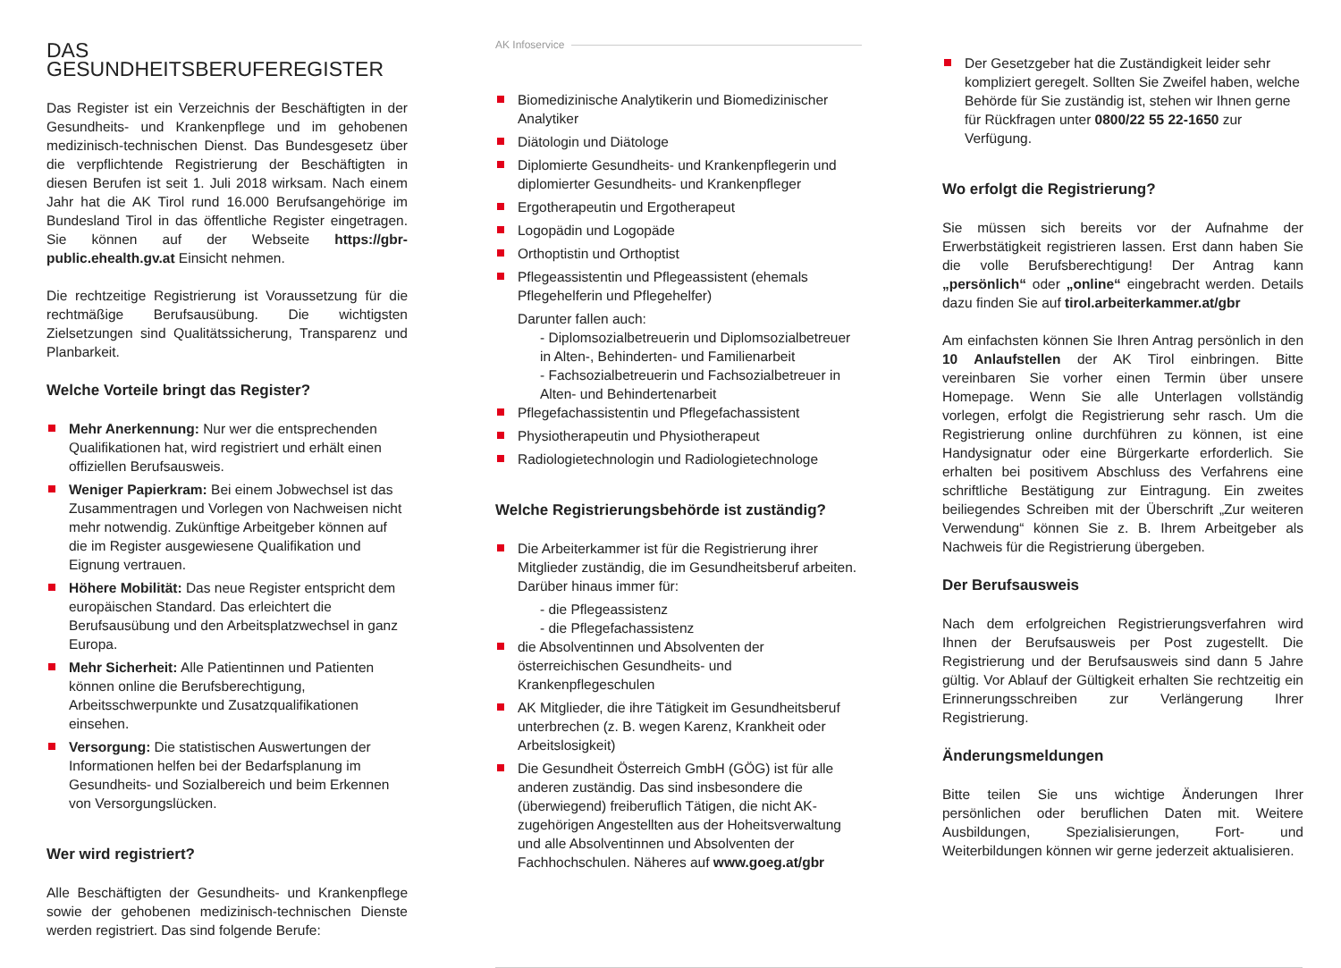DAS GESUNDHEITSBERUFEREGISTER
Das Register ist ein Verzeichnis der Beschäftigten in der Gesundheits- und Krankenpflege und im gehobenen medizinisch-technischen Dienst. Das Bundesgesetz über die verpflichtende Registrierung der Beschäftigten in diesen Berufen ist seit 1. Juli 2018 wirksam. Nach einem Jahr hat die AK Tirol rund 16.000 Berufsangehörige im Bundesland Tirol in das öffentliche Register eingetragen. Sie können auf der Webseite https://gbr-public.ehealth.gv.at Einsicht nehmen.
Die rechtzeitige Registrierung ist Voraussetzung für die rechtmäßige Berufsausübung. Die wichtigsten Zielsetzungen sind Qualitätssicherung, Transparenz und Planbarkeit.
Welche Vorteile bringt das Register?
Mehr Anerkennung: Nur wer die entsprechenden Qualifikationen hat, wird registriert und erhält einen offiziellen Berufsausweis.
Weniger Papierkram: Bei einem Jobwechsel ist das Zusammentragen und Vorlegen von Nachweisen nicht mehr notwendig. Zukünftige Arbeitgeber können auf die im Register ausgewiesene Qualifikation und Eignung vertrauen.
Höhere Mobilität: Das neue Register entspricht dem europäischen Standard. Das erleichtert die Berufsausübung und den Arbeitsplatzwechsel in ganz Europa.
Mehr Sicherheit: Alle Patientinnen und Patienten können online die Berufsberechtigung, Arbeitsschwerpunkte und Zusatzqualifikationen einsehen.
Versorgung: Die statistischen Auswertungen der Informationen helfen bei der Bedarfsplanung im Gesundheits- und Sozialbereich und beim Erkennen von Versorgungslücken.
Wer wird registriert?
Alle Beschäftigten der Gesundheits- und Krankenpflege sowie der gehobenen medizinisch-technischen Dienste werden registriert. Das sind folgende Berufe:
AK Infoservice
Biomedizinische Analytikerin und Biomedizinischer Analytiker
Diätologin und Diätologe
Diplomierte Gesundheits- und Krankenpflegerin und diplomierter Gesundheits- und Krankenpfleger
Ergotherapeutin und Ergotherapeut
Logopädin und Logopäde
Orthoptistin und Orthoptist
Pflegeassistentin und Pflegeassistent (ehemals Pflegehelferin und Pflegehelfer)
Darunter fallen auch:
- Diplomsozialbetreuerin und Diplomsozialbetreuer in Alten-, Behinderten- und Familienarbeit
- Fachsozialbetreuerin und Fachsozialbetreuer in Alten- und Behindertenarbeit
Pflegefachassistentin und Pflegefachassistent
Physiotherapeutin und Physiotherapeut
Radiologietechnologin und Radiologietechnologe
Welche Registrierungsbehörde ist zuständig?
Die Arbeiterkammer ist für die Registrierung ihrer Mitglieder zuständig, die im Gesundheitsberuf arbeiten. Darüber hinaus immer für:
- die Pflegeassistenz
- die Pflegefachassistenz
die Absolventinnen und Absolventen der österreichischen Gesundheits- und Krankenpflegeschulen
AK Mitglieder, die ihre Tätigkeit im Gesundheitsberuf unterbrechen (z. B. wegen Karenz, Krankheit oder Arbeitslosigkeit)
Die Gesundheit Österreich GmbH (GÖG) ist für alle anderen zuständig. Das sind insbesondere die (überwiegend) freiberuflich Tätigen, die nicht AK-zugehörigen Angestellten aus der Hoheitsverwaltung und alle Absolventinnen und Absolventen der Fachhochschulen. Näheres auf www.goeg.at/gbr
Der Gesetzgeber hat die Zuständigkeit leider sehr kompliziert geregelt. Sollten Sie Zweifel haben, welche Behörde für Sie zuständig ist, stehen wir Ihnen gerne für Rückfragen unter 0800/22 55 22-1650 zur Verfügung.
Wo erfolgt die Registrierung?
Sie müssen sich bereits vor der Aufnahme der Erwerbstätigkeit registrieren lassen. Erst dann haben Sie die volle Berufsberechtigung! Der Antrag kann „persönlich“ oder „online“ eingebracht werden. Details dazu finden Sie auf tirol.arbeiterkammer.at/gbr
Am einfachsten können Sie Ihren Antrag persönlich in den 10 Anlaufstellen der AK Tirol einbringen. Bitte vereinbaren Sie vorher einen Termin über unsere Homepage. Wenn Sie alle Unterlagen vollständig vorlegen, erfolgt die Registrierung sehr rasch. Um die Registrierung online durchführen zu können, ist eine Handysignatur oder eine Bürgerkarte erforderlich. Sie erhalten bei positivem Abschluss des Verfahrens eine schriftliche Bestätigung zur Eintragung. Ein zweites beiliegendes Schreiben mit der Überschrift „Zur weiteren Verwendung“ können Sie z. B. Ihrem Arbeitgeber als Nachweis für die Registrierung übergeben.
Der Berufsausweis
Nach dem erfolgreichen Registrierungsverfahren wird Ihnen der Berufsausweis per Post zugestellt. Die Registrierung und der Berufsausweis sind dann 5 Jahre gültig. Vor Ablauf der Gültigkeit erhalten Sie rechtzeitig ein Erinnerungsschreiben zur Verlängerung Ihrer Registrierung.
Änderungsmeldungen
Bitte teilen Sie uns wichtige Änderungen Ihrer persönlichen oder beruflichen Daten mit. Weitere Ausbildungen, Spezialisierungen, Fort- und Weiterbildungen können wir gerne jederzeit aktualisieren.